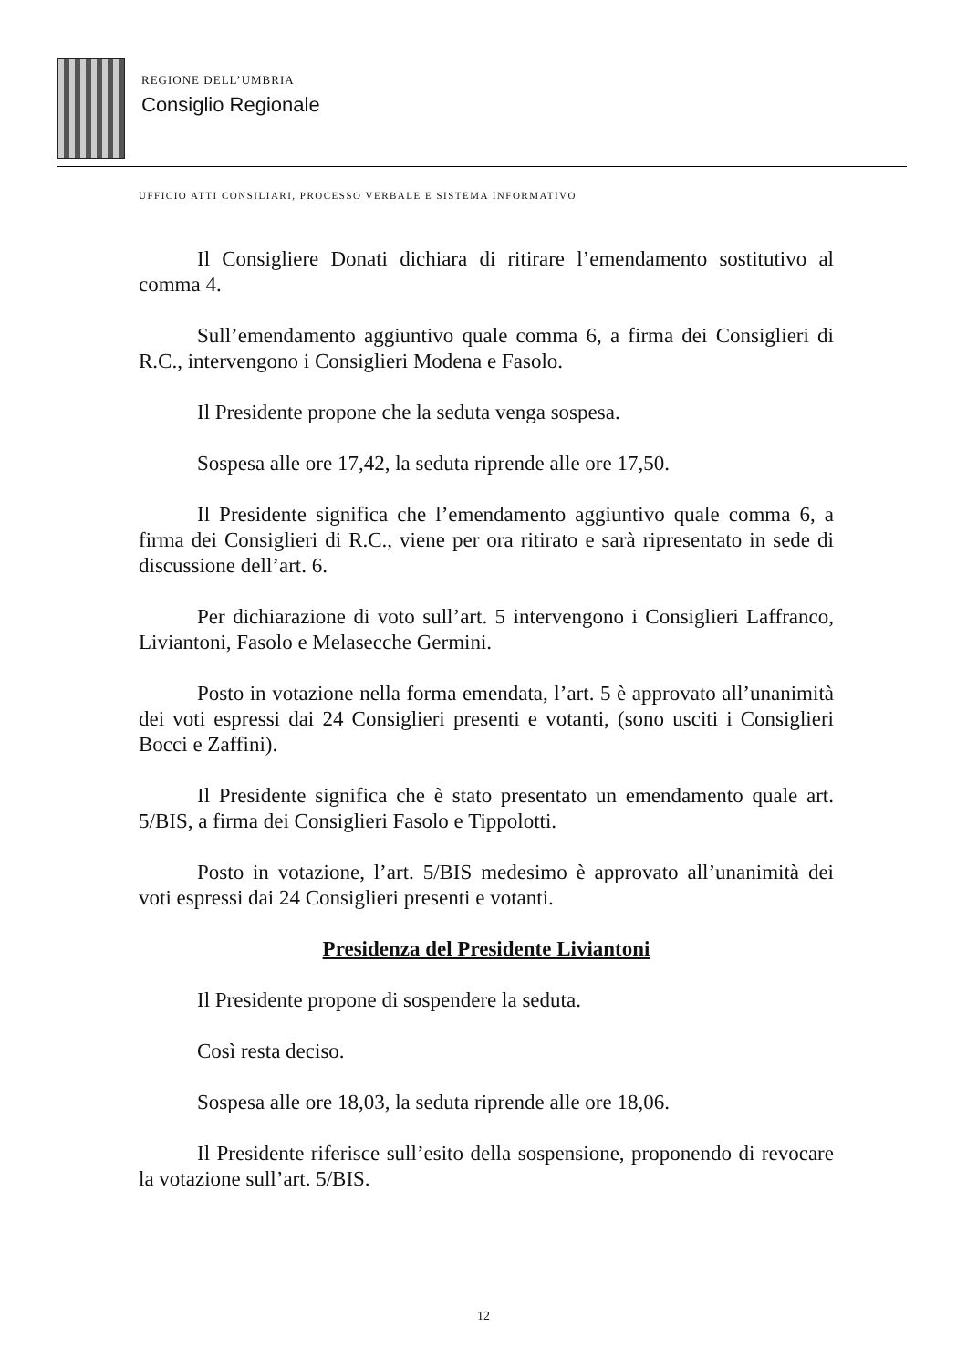REGIONE DELL’UMBRIA
Consiglio Regionale
UFFICIO ATTI CONSILIARI, PROCESSO VERBALE E SISTEMA INFORMATIVO
Il Consigliere Donati dichiara di ritirare l’emendamento sostitutivo al comma 4.
Sull’emendamento aggiuntivo quale comma 6, a firma dei Consiglieri di R.C., intervengono i Consiglieri Modena e Fasolo.
Il Presidente propone che la seduta venga sospesa.
Sospesa alle ore 17,42, la seduta riprende alle ore 17,50.
Il Presidente significa che l’emendamento aggiuntivo quale comma 6, a firma dei Consiglieri di R.C., viene per ora ritirato e sarà ripresentato in sede di discussione dell’art. 6.
Per dichiarazione di voto sull’art. 5 intervengono i Consiglieri Laffranco, Liviantoni, Fasolo e Melasecche Germini.
Posto in votazione nella forma emendata, l’art. 5 è approvato all’unanimità dei voti espressi dai 24 Consiglieri presenti e votanti, (sono usciti i Consiglieri Bocci e Zaffini).
Il Presidente significa che è stato presentato un emendamento quale art. 5/BIS, a firma dei Consiglieri Fasolo e Tippolotti.
Posto in votazione, l’art. 5/BIS medesimo è approvato all’unanimità dei voti espressi dai 24 Consiglieri presenti e votanti.
Presidenza del Presidente Liviantoni
Il Presidente propone di sospendere la seduta.
Così resta deciso.
Sospesa alle ore 18,03, la seduta riprende alle ore 18,06.
Il Presidente riferisce sull’esito della sospensione, proponendo di revocare la votazione sull’art. 5/BIS.
12